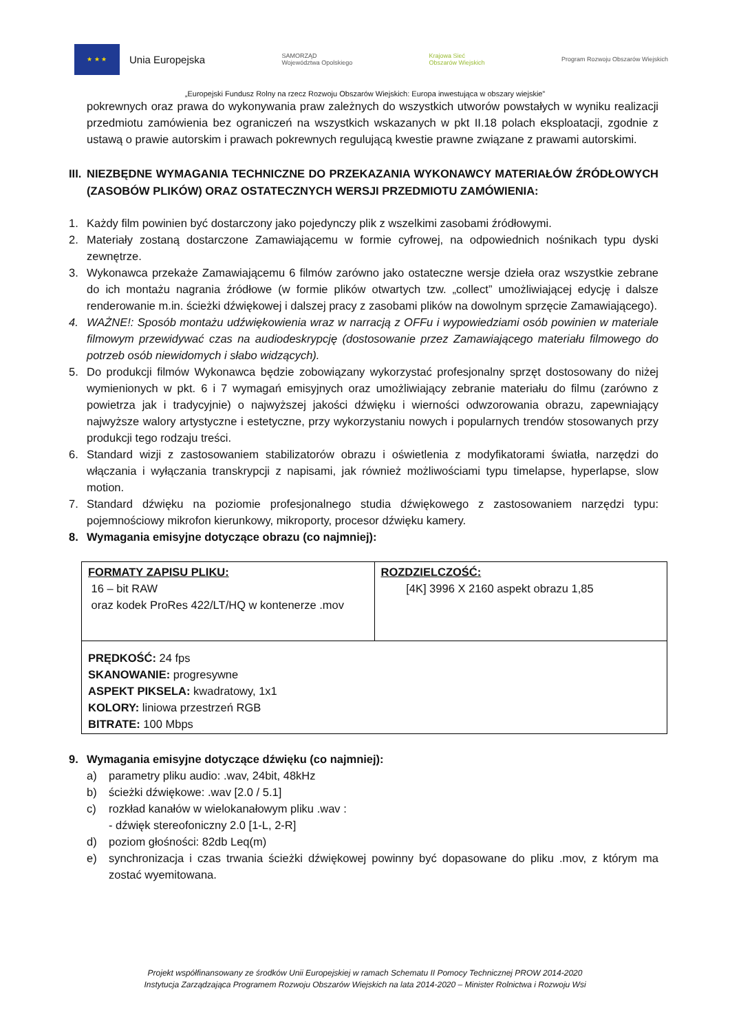★ ★ ★
Unia Europejska
SAMORZĄD
Województwa Opolskiego
Krajowa Sieć
Obszarów Wiejskich
Program Rozwoju Obszarów Wiejskich
„Europejski Fundusz Rolny na rzecz Rozwoju Obszarów Wiejskich: Europa inwestująca w obszary wiejskie”
pokrewnych oraz prawa do wykonywania praw zależnych do wszystkich utworów powstałych w wyniku realizacji przedmiotu zamówienia bez ograniczeń na wszystkich wskazanych w pkt II.18 polach eksploatacji, zgodnie z ustawą o prawie autorskim i prawach pokrewnych regulującą kwestie prawne związane z prawami autorskimi.
III. NIEZBĘDNE WYMAGANIA TECHNICZNE DO PRZEKAZANIA WYKONAWCY MATERIAŁÓW ŹRÓDŁOWYCH (ZASOBÓW PLIKÓW) ORAZ OSTATECZNYCH WERSJI PRZEDMIOTU ZAMÓWIENIA:
1. Każdy film powinien być dostarczony jako pojedynczy plik z wszelkimi zasobami źródłowymi.
2. Materiały zostaną dostarczone Zamawiającemu w formie cyfrowej, na odpowiednich nośnikach typu dyski zewnętrze.
3. Wykonawca przekaże Zamawiającemu 6 filmów zarówno jako ostateczne wersje dzieła oraz wszystkie zebrane do ich montażu nagrania źródłowe (w formie plików otwartych tzw. „collect” umożliwiającej edycję i dalsze renderowanie m.in. ścieżki dźwiękowej i dalszej pracy z zasobami plików na dowolnym sprzęcie Zamawiającego).
4. WAŻNE!: Sposób montażu udźwiękowienia wraz w narracją z OFFu i wypowiedziami osób powinien w materiale filmowym przewidywać czas na audiodeskrypcję (dostosowanie przez Zamawiającego materiału filmowego do potrzeb osób niewidomych i słabo widzących).
5. Do produkcji filmów Wykonawca będzie zobowiązany wykorzystać profesjonalny sprzęt dostosowany do niżej wymienionych w pkt. 6 i 7 wymagań emisyjnych oraz umożliwiający zebranie materiału do filmu (zarówno z powietrza jak i tradycyjnie) o najwyższej jakości dźwięku i wierności odwzorowania obrazu, zapewniający najwyższe walory artystyczne i estetyczne, przy wykorzystaniu nowych i popularnych trendów stosowanych przy produkcji tego rodzaju treści.
6. Standard wizji z zastosowaniem stabilizatorów obrazu i oświetlenia z modyfikatorami światła, narzędzi do włączania i wyłączania transkrypcji z napisami, jak również możliwościami typu timelapse, hyperlapse, slow motion.
7. Standard dźwięku na poziomie profesjonalnego studia dźwiękowego z zastosowaniem narzędzi typu: pojemnościowy mikrofon kierunkowy, mikroporty, procesor dźwięku kamery.
8. Wymagania emisyjne dotyczące obrazu (co najmniej):
| FORMATY ZAPISU PLIKU: 16 – bit RAW oraz kodek ProRes 422/LT/HQ w kontenerze .mov | ROZDZIELCZOŚĆ: [4K] 3996 X 2160 aspekt obrazu 1,85 |
| PRĘDKOŚĆ: 24 fps SKANOWANIE: progresywne ASPEKT PIKSELA: kwadratowy, 1x1 KOLORY: liniowa przestrzeń RGB BITRATE: 100 Mbps | |
9. Wymagania emisyjne dotyczące dźwięku (co najmniej):
a) parametry pliku audio: .wav, 24bit, 48kHz
b) ścieżki dźwiękowe: .wav [2.0 / 5.1]
c) rozkład kanałów w wielokanałowym pliku .wav :
- dźwięk stereofoniczny 2.0 [1-L, 2-R]
d) poziom głośności: 82db Leq(m)
e) synchronizacja i czas trwania ścieżki dźwiękowej powinny być dopasowane do pliku .mov, z którym ma zostać wyemitowana.
Projekt współfinansowany ze środków Unii Europejskiej w ramach Schematu II Pomocy Technicznej PROW 2014-2020
Instytucja Zarządzająca Programem Rozwoju Obszarów Wiejskich na lata 2014-2020 – Minister Rolnictwa i Rozwoju Wsi